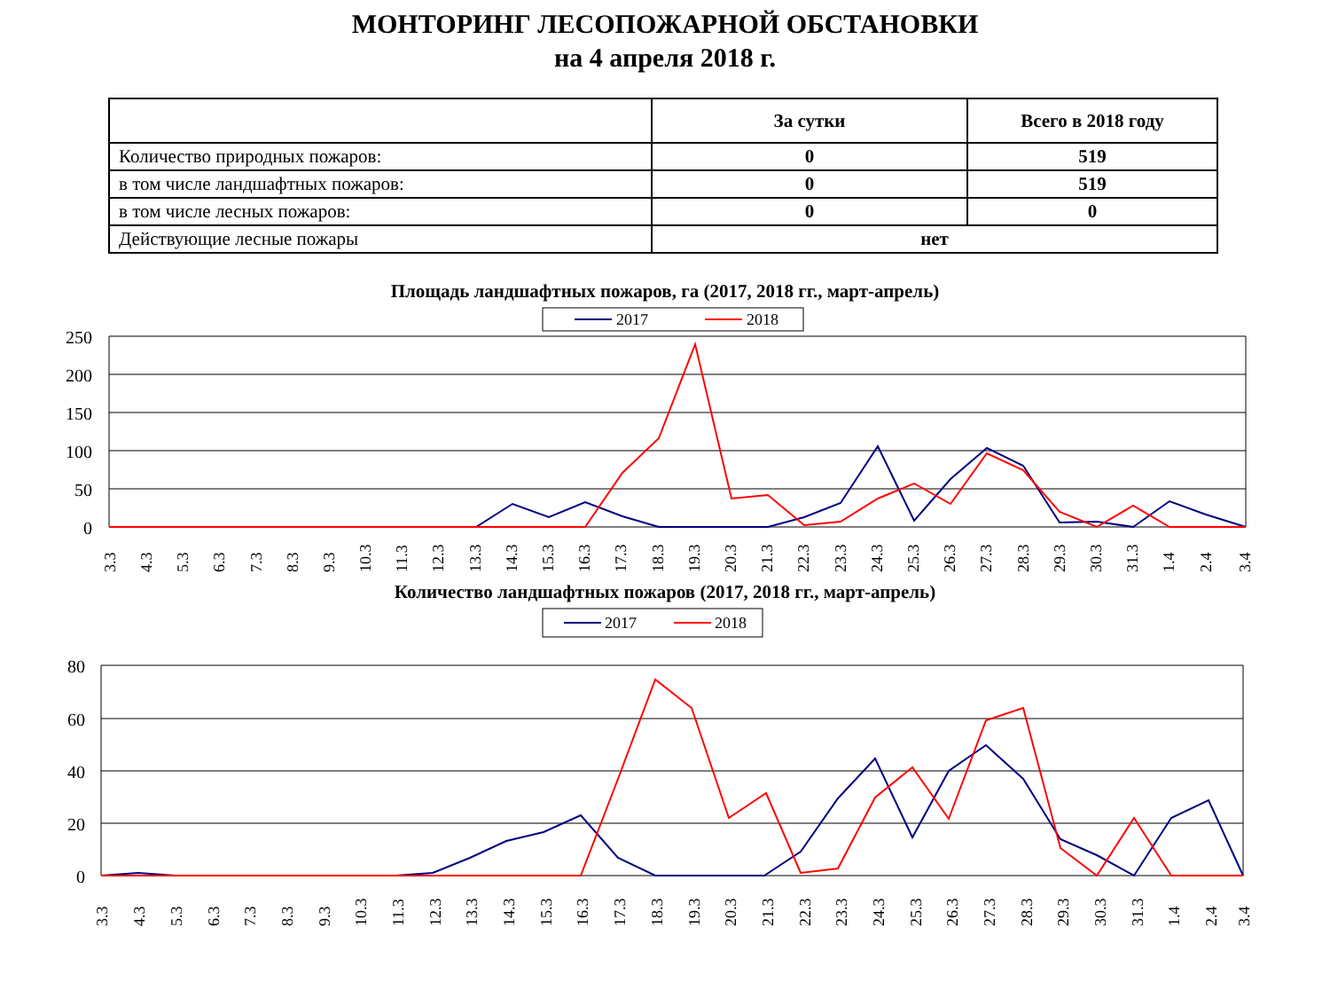МОНТОРИНГ ЛЕСОПОЖАРНОЙ ОБСТАНОВКИ
на 4 апреля 2018 г.
| | За сутки | Всего в 2018 году |
| --- | --- | --- |
| Количество природных пожаров: | 0 | 519 |
| в том числе ландшафтных пожаров: | 0 | 519 |
| в том числе лесных пожаров: | 0 | 0 |
| Действующие лесные пожары | нет | |
Площадь ландшафтных пожаров, га (2017, 2018 гг., март-апрель)
2017
2018
250
200
150
100
50
0
3.3
4.3
5.3
6.3
7.3
8.3
9.3
10.3
11.3
12.3
13.3
14.3
15.3
16.3
17.3
18.3
19.3
20.3
21.3
22.3
23.3
24.3
25.3
26.3
27.3
28.3
29.3
30.3
31.3
1.4
2.4
3.4
Количество ландшафтных пожаров (2017, 2018 гг., март-апрель)
2017
2018
80
60
40
20
0
3.3
4.3
5.3
6.3
7.3
8.3
9.3
10.3
11.3
12.3
13.3
14.3
15.3
16.3
17.3
18.3
19.3
20.3
21.3
22.3
23.3
24.3
25.3
26.3
27.3
28.3
29.3
30.3
31.3
1.4
2.4
3.4